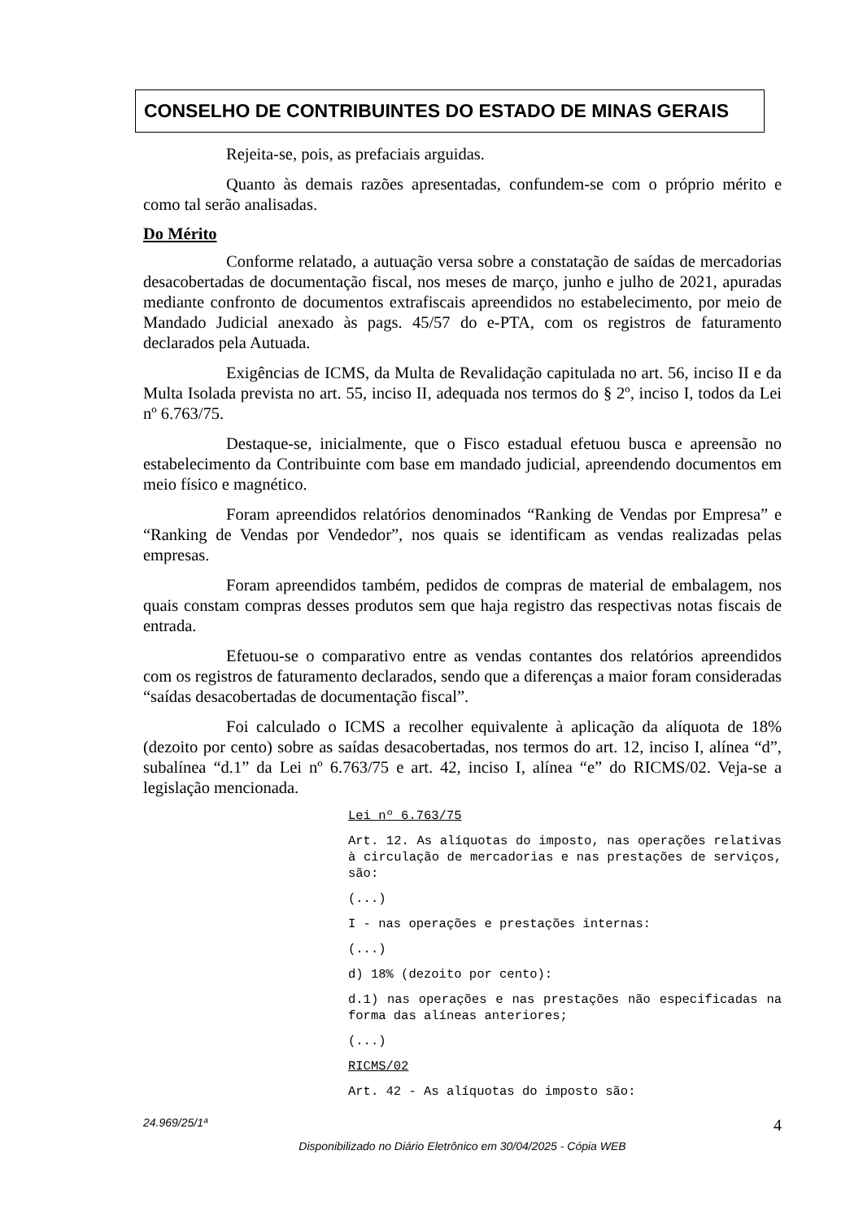CONSELHO DE CONTRIBUINTES DO ESTADO DE MINAS GERAIS
Rejeita-se, pois, as prefaciais arguidas.
Quanto às demais razões apresentadas, confundem-se com o próprio mérito e como tal serão analisadas.
Do Mérito
Conforme relatado, a autuação versa sobre a constatação de saídas de mercadorias desacobertadas de documentação fiscal, nos meses de março, junho e julho de 2021, apuradas mediante confronto de documentos extrafiscais apreendidos no estabelecimento, por meio de Mandado Judicial anexado às pags. 45/57 do e-PTA, com os registros de faturamento declarados pela Autuada.
Exigências de ICMS, da Multa de Revalidação capitulada no art. 56, inciso II e da Multa Isolada prevista no art. 55, inciso II, adequada nos termos do § 2º, inciso I, todos da Lei nº 6.763/75.
Destaque-se, inicialmente, que o Fisco estadual efetuou busca e apreensão no estabelecimento da Contribuinte com base em mandado judicial, apreendendo documentos em meio físico e magnético.
Foram apreendidos relatórios denominados “Ranking de Vendas por Empresa” e “Ranking de Vendas por Vendedor”, nos quais se identificam as vendas realizadas pelas empresas.
Foram apreendidos também, pedidos de compras de material de embalagem, nos quais constam compras desses produtos sem que haja registro das respectivas notas fiscais de entrada.
Efetuou-se o comparativo entre as vendas contantes dos relatórios apreendidos com os registros de faturamento declarados, sendo que a diferenças a maior foram consideradas “saídas desacobertadas de documentação fiscal”.
Foi calculado o ICMS a recolher equivalente à aplicação da alíquota de 18% (dezoito por cento) sobre as saídas desacobertadas, nos termos do art. 12, inciso I, alínea “d”, subalínea “d.1” da Lei nº 6.763/75 e art. 42, inciso I, alínea “e” do RICMS/02. Veja-se a legislação mencionada.
Lei nº 6.763/75
Art. 12. As alíquotas do imposto, nas operações relativas à circulação de mercadorias e nas prestações de serviços, são:
(...)
I - nas operações e prestações internas:
(...)
d) 18% (dezoito por cento):
d.1) nas operações e nas prestações não especificadas na forma das alíneas anteriores;
(...)
RICMS/02
Art. 42 - As alíquotas do imposto são:
24.969/25/1ª 4
Disponibilizado no Diário Eletrônico em 30/04/2025 - Cópia WEB